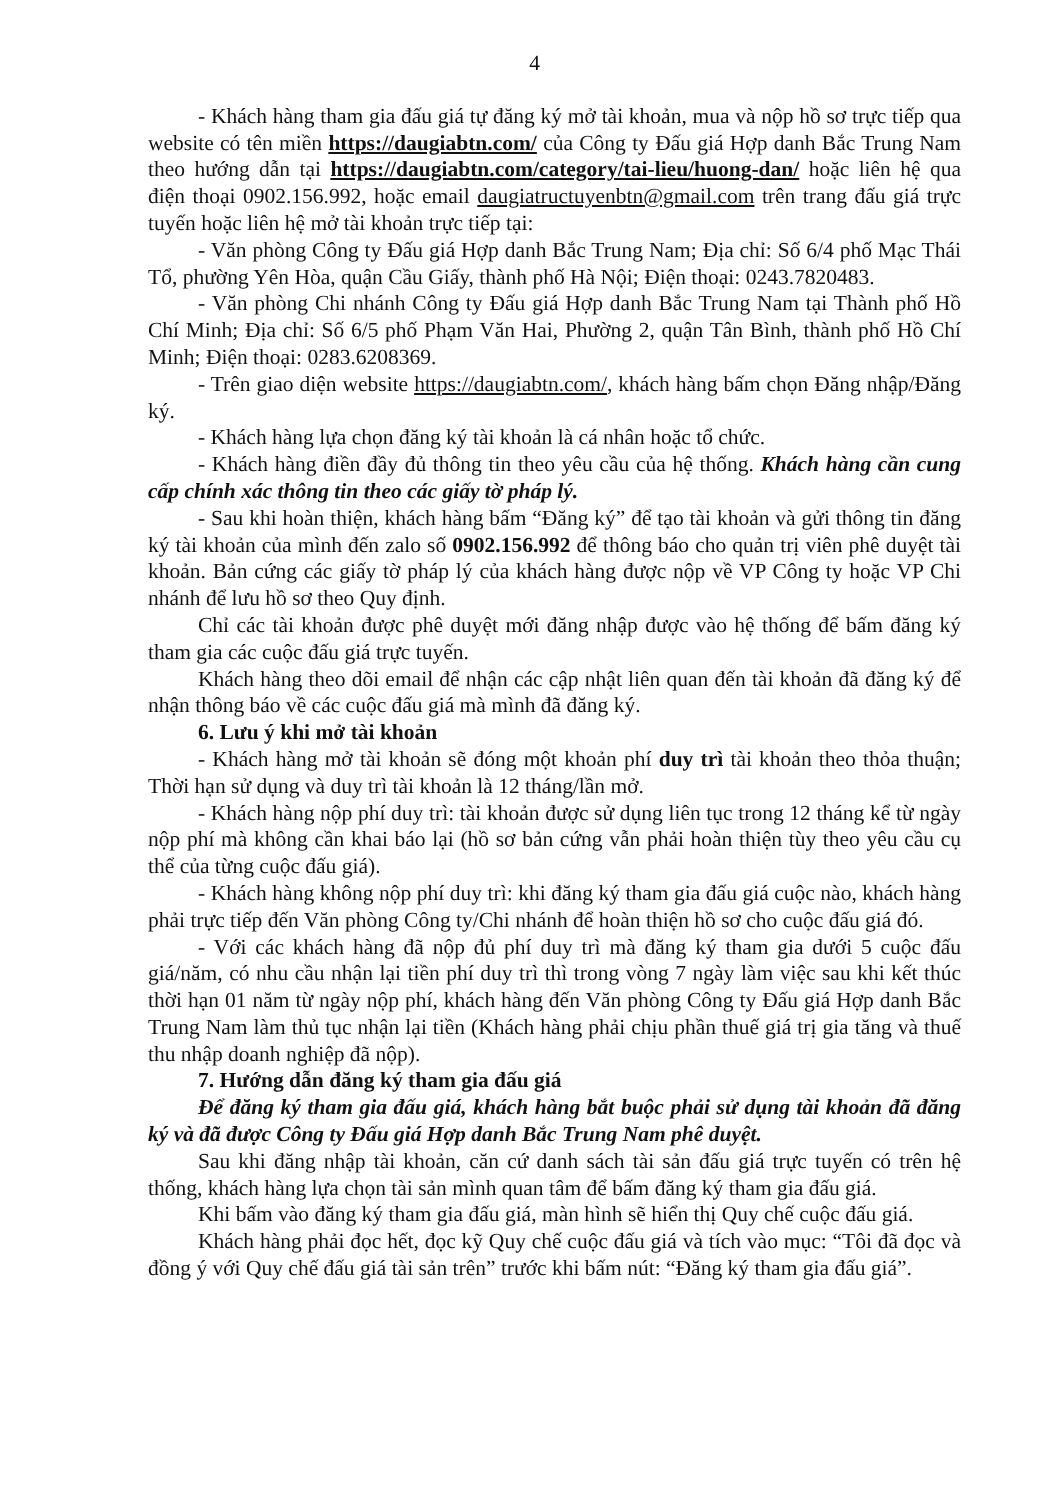4
- Khách hàng tham gia đấu giá tự đăng ký mở tài khoản, mua và nộp hồ sơ trực tiếp qua website có tên miền https://daugiabtn.com/ của Công ty Đấu giá Hợp danh Bắc Trung Nam theo hướng dẫn tại https://daugiabtn.com/category/tai-lieu/huong-dan/ hoặc liên hệ qua điện thoại 0902.156.992, hoặc email daugiatructuyenbtn@gmail.com trên trang đấu giá trực tuyến hoặc liên hệ mở tài khoản trực tiếp tại:
- Văn phòng Công ty Đấu giá Hợp danh Bắc Trung Nam; Địa chỉ: Số 6/4 phố Mạc Thái Tổ, phường Yên Hòa, quận Cầu Giấy, thành phố Hà Nội; Điện thoại: 0243.7820483.
- Văn phòng Chi nhánh Công ty Đấu giá Hợp danh Bắc Trung Nam tại Thành phố Hồ Chí Minh; Địa chỉ: Số 6/5 phố Phạm Văn Hai, Phường 2, quận Tân Bình, thành phố Hồ Chí Minh; Điện thoại: 0283.6208369.
- Trên giao diện website https://daugiabtn.com/, khách hàng bấm chọn Đăng nhập/Đăng ký.
- Khách hàng lựa chọn đăng ký tài khoản là cá nhân hoặc tổ chức.
- Khách hàng điền đầy đủ thông tin theo yêu cầu của hệ thống. Khách hàng cần cung cấp chính xác thông tin theo các giấy tờ pháp lý.
- Sau khi hoàn thiện, khách hàng bấm “Đăng ký” để tạo tài khoản và gửi thông tin đăng ký tài khoản của mình đến zalo số 0902.156.992 để thông báo cho quản trị viên phê duyệt tài khoản. Bản cứng các giấy tờ pháp lý của khách hàng được nộp về VP Công ty hoặc VP Chi nhánh để lưu hồ sơ theo Quy định.
Chỉ các tài khoản được phê duyệt mới đăng nhập được vào hệ thống để bấm đăng ký tham gia các cuộc đấu giá trực tuyến.
Khách hàng theo dõi email để nhận các cập nhật liên quan đến tài khoản đã đăng ký để nhận thông báo về các cuộc đấu giá mà mình đã đăng ký.
6. Lưu ý khi mở tài khoản
- Khách hàng mở tài khoản sẽ đóng một khoản phí duy trì tài khoản theo thỏa thuận; Thời hạn sử dụng và duy trì tài khoản là 12 tháng/lần mở.
- Khách hàng nộp phí duy trì: tài khoản được sử dụng liên tục trong 12 tháng kể từ ngày nộp phí mà không cần khai báo lại (hồ sơ bản cứng vẫn phải hoàn thiện tùy theo yêu cầu cụ thể của từng cuộc đấu giá).
- Khách hàng không nộp phí duy trì: khi đăng ký tham gia đấu giá cuộc nào, khách hàng phải trực tiếp đến Văn phòng Công ty/Chi nhánh để hoàn thiện hồ sơ cho cuộc đấu giá đó.
- Với các khách hàng đã nộp đủ phí duy trì mà đăng ký tham gia dưới 5 cuộc đấu giá/năm, có nhu cầu nhận lại tiền phí duy trì thì trong vòng 7 ngày làm việc sau khi kết thúc thời hạn 01 năm từ ngày nộp phí, khách hàng đến Văn phòng Công ty Đấu giá Hợp danh Bắc Trung Nam làm thủ tục nhận lại tiền (Khách hàng phải chịu phần thuế giá trị gia tăng và thuế thu nhập doanh nghiệp đã nộp).
7. Hướng dẫn đăng ký tham gia đấu giá
Để đăng ký tham gia đấu giá, khách hàng bắt buộc phải sử dụng tài khoản đã đăng ký và đã được Công ty Đấu giá Hợp danh Bắc Trung Nam phê duyệt.
Sau khi đăng nhập tài khoản, căn cứ danh sách tài sản đấu giá trực tuyến có trên hệ thống, khách hàng lựa chọn tài sản mình quan tâm để bấm đăng ký tham gia đấu giá.
Khi bấm vào đăng ký tham gia đấu giá, màn hình sẽ hiển thị Quy chế cuộc đấu giá.
Khách hàng phải đọc hết, đọc kỹ Quy chế cuộc đấu giá và tích vào mục: “Tôi đã đọc và đồng ý với Quy chế đấu giá tài sản trên” trước khi bấm nút: “Đăng ký tham gia đấu giá”.